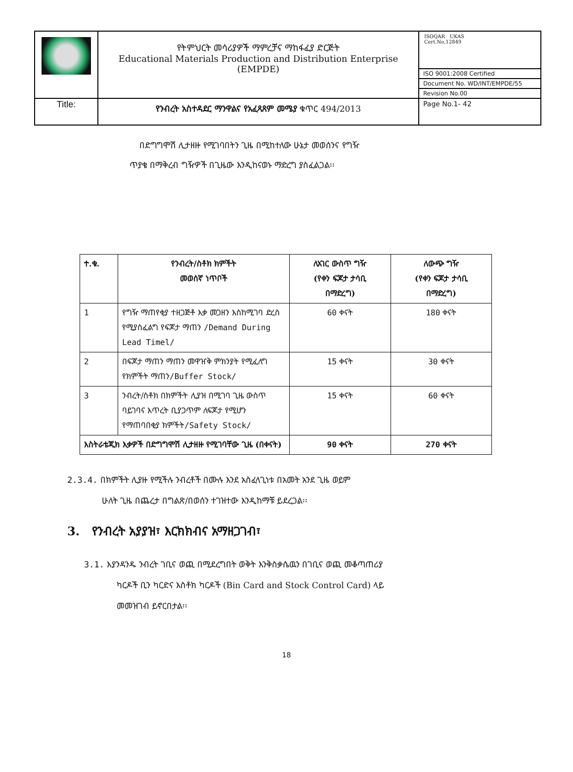| | የትምህርት መሳሪያዎች ማምረቻና ማከፋፈያ ድርጅት Educational Materials Production and Distribution Enterprise (EMPDE) | ISOQAR UKAS Cert.No.12849 ISO 9001:2008 Certified Document No. WD/INT/EMPDE/55 Revision No.00 |
| Title: | የንብረት አስተዳደር ማንዋልና የአፈጻጸም መሜያ ቁጥር 494/2013 | Page No.1- 42 |
በድግግሞሽ ሊታዘዙ የሚገባበትን ጊዜ በሚከተለው ሁኔታ መወሰንና የግዥ
ጥያቄ በማቅረብ ግዥዎች በጊዜው እንዲከናወኑ ማድረግ ያስፈልጋል፡፡
| ተ.ቁ. | የንብረት/ስቶክ ክምችት መወሰኛ ነጥቦች | ለአገር ውስጥ ግዥ (የቀን ፍጆታ ታሳቢ በማድረግ) | ለውጭ ግዥ (የቀን ፍጆታ ታሳቢ በማድረግ) |
| --- | --- | --- | --- |
| 1 | የግዥ ማጠየቂያ ተዘጋጅቶ እቃ መጋዘን እስከሚገባ ድረስ የሚያስፈልግ የፍጆታ ማጠን /Demand During Lead Timel/ | 60 ቀናት | 180 ቀናት |
| 2 | በፍጆታ ማጠን ማጠን መዋዠቅ ምክንያት የሚፈለግ የክምችት ማጠን /Buffer Stock/ | 15 ቀናት | 30 ቀናት |
| 3 | ንብረት/ስቶክ በክምችት ሊያዝ በሚገባ ጊዜ ውስጥ ባይገባና እጥረት ቢያጋጥም ለፍጆታ የሚሆን የማጠባበቂያ ክምችት /Safety Stock/ | 15 ቀናት | 60 ቀናት |
| እስትራቴጂክ እቃዎች በድግግሞሽ ሊታዘዙ የሚገባቸው ጊዜ (በቀናት) | | 90 ቀናት | 270 ቀናት |
2.3.4. በክምችት ሊያዙ የሚችሉ ንብረቶች በሙሉ እንደ አስፈላጊነቱ በአመት አንደ ጊዜ ወይም
ሁለት ጊዜ በጨረታ በግልጽ/በወሰን ተገዝተው እንዲከማቹ ይደረጋል፡፡
3. የንብረት አያያዝ፣ እርክክብና አማዘጋገብ፣
3.1. እያንዳንዱ ንብረት ገቢና ወጪ በሚደረግበት ወቅት እንቅስቃሴዉን በገቢና ወጪ መቆጣጠሪያ
ካርዶች ቢን ካርድና እስቶክ ካርዶች (Bin Card and Stock Control Card) ላይ
መመዝገብ ይኖርበታል፡፡
18